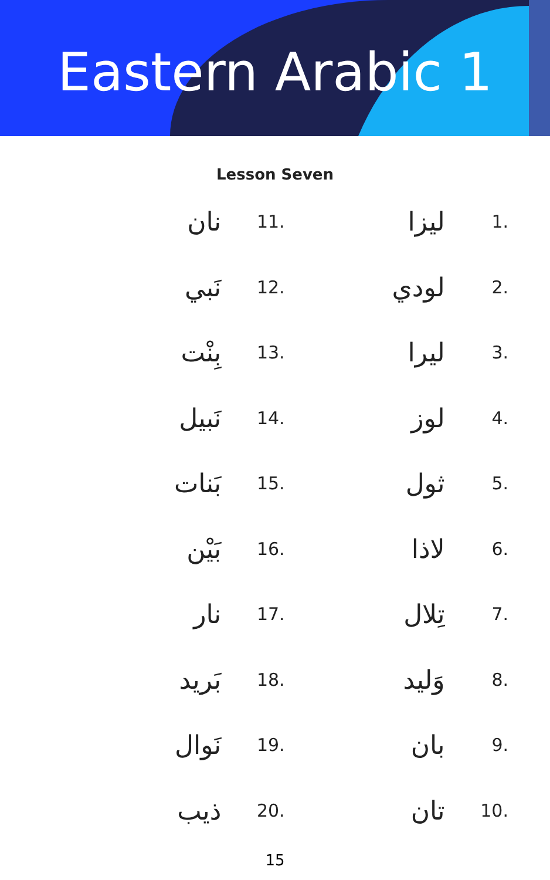Eastern Arabic 1
Lesson Seven
| نان | 11. | | ليزا | 1. |
| نَبي | 12. | | لودي | 2. |
| بِنْت | 13. | | ليرا | 3. |
| نَبيل | 14. | | لوز | 4. |
| بَنات | 15. | | ثول | 5. |
| بَيْن | 16. | | لاذا | 6. |
| نار | 17. | | تِلال | 7. |
| بَريد | 18. | | وَليد | 8. |
| نَوال | 19. | | بان | 9. |
| ذيب | 20. | | تان | 10. |
15